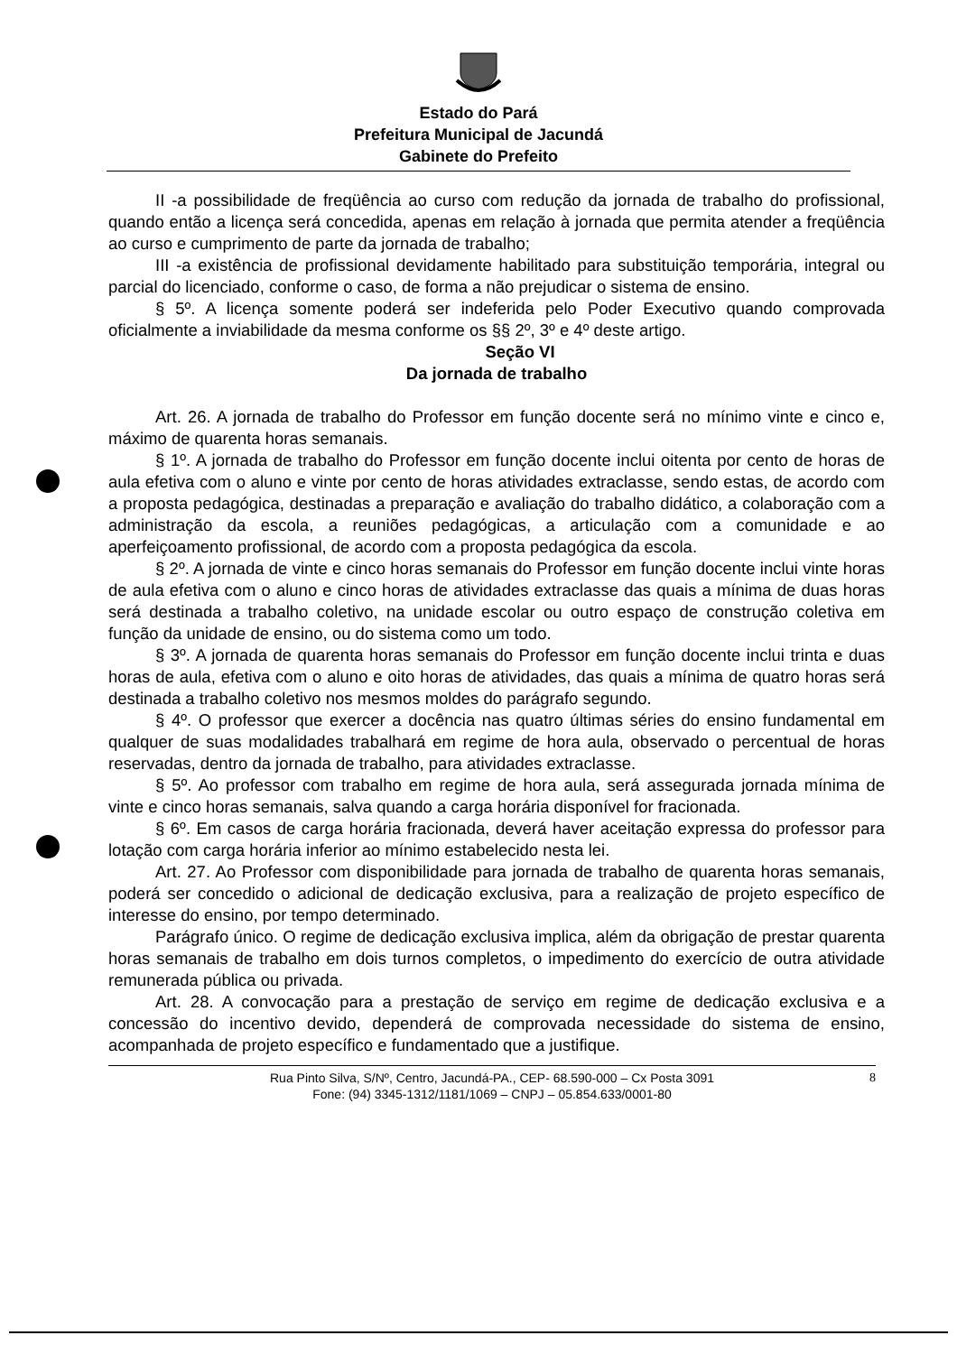Estado do Pará
Prefeitura Municipal de Jacundá
Gabinete do Prefeito
II -a possibilidade de freqüência ao curso com redução da jornada de trabalho do profissional, quando então a licença será concedida, apenas em relação à jornada que permita atender a freqüência ao curso e cumprimento de parte da jornada de trabalho;
III -a existência de profissional devidamente habilitado para substituição temporária, integral ou parcial do licenciado, conforme o caso, de forma a não prejudicar o sistema de ensino.
§ 5º. A licença somente poderá ser indeferida pelo Poder Executivo quando comprovada oficialmente a inviabilidade da mesma conforme os §§ 2º, 3º e 4º deste artigo.
Seção VI
Da jornada de trabalho
Art. 26. A jornada de trabalho do Professor em função docente será no mínimo vinte e cinco e, máximo de quarenta horas semanais.
§ 1º. A jornada de trabalho do Professor em função docente inclui oitenta por cento de horas de aula efetiva com o aluno e vinte por cento de horas atividades extraclasse, sendo estas, de acordo com a proposta pedagógica, destinadas a preparação e avaliação do trabalho didático, a colaboração com a administração da escola, a reuniões pedagógicas, a articulação com a comunidade e ao aperfeiçoamento profissional, de acordo com a proposta pedagógica da escola.
§ 2º. A jornada de vinte e cinco horas semanais do Professor em função docente inclui vinte horas de aula efetiva com o aluno e cinco horas de atividades extraclasse das quais a mínima de duas horas será destinada a trabalho coletivo, na unidade escolar ou outro espaço de construção coletiva em função da unidade de ensino, ou do sistema como um todo.
§ 3º. A jornada de quarenta horas semanais do Professor em função docente inclui trinta e duas horas de aula, efetiva com o aluno e oito horas de atividades, das quais a mínima de quatro horas será destinada a trabalho coletivo nos mesmos moldes do parágrafo segundo.
§ 4º. O professor que exercer a docência nas quatro últimas séries do ensino fundamental em qualquer de suas modalidades trabalhará em regime de hora aula, observado o percentual de horas reservadas, dentro da jornada de trabalho, para atividades extraclasse.
§ 5º. Ao professor com trabalho em regime de hora aula, será assegurada jornada mínima de vinte e cinco horas semanais, salva quando a carga horária disponível for fracionada.
§ 6º. Em casos de carga horária fracionada, deverá haver aceitação expressa do professor para lotação com carga horária inferior ao mínimo estabelecido nesta lei.
Art. 27. Ao Professor com disponibilidade para jornada de trabalho de quarenta horas semanais, poderá ser concedido o adicional de dedicação exclusiva, para a realização de projeto específico de interesse do ensino, por tempo determinado.
Parágrafo único. O regime de dedicação exclusiva implica, além da obrigação de prestar quarenta horas semanais de trabalho em dois turnos completos, o impedimento do exercício de outra atividade remunerada pública ou privada.
Art. 28. A convocação para a prestação de serviço em regime de dedicação exclusiva e a concessão do incentivo devido, dependerá de comprovada necessidade do sistema de ensino, acompanhada de projeto específico e fundamentado que a justifique.
Rua Pinto Silva, S/Nº, Centro, Jacundá-PA., CEP- 68.590-000 – Cx Posta 3091
Fone: (94) 3345-1312/1181/1069 – CNPJ – 05.854.633/0001-80
8